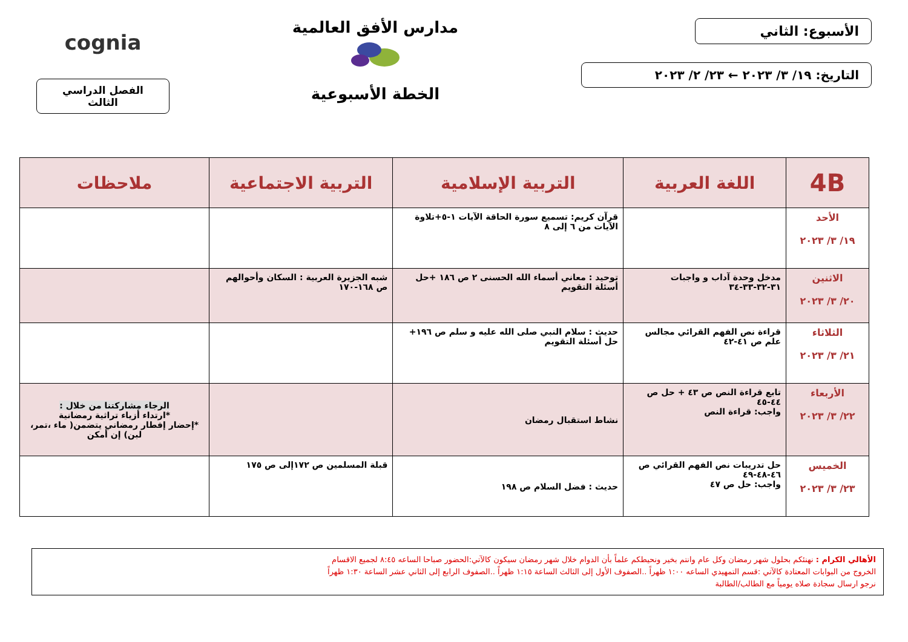الأسبوع: الثاني
التاريخ: ١٩/ ٣/ ٢٠٢٣ ← ٢٣/ ٢/ ٢٠٢٣
مدارس الأفق العالمية
الخطة الأسبوعية
cognia
الفصل الدراسي الثالث
| 4B | اللغة العربية | التربية الإسلامية | التربية الاجتماعية | ملاحظات |
| --- | --- | --- | --- | --- |
| الأحد ١٩/ ٣/ ٢٠٢٣ | | قرآن كريم: تسميع سورة الحاقة الآيات ١-٥+تلاوة الآيات من ٦ إلى ٨ | | |
| الاثنين ٢٠/ ٣/ ٢٠٢٣ | مدخل وحدة آداب و واجبات ٣١-٣٢-٣٣-٣٤ | توحيد : معاني أسماء الله الحسنى ٢ ص ١٨٦ +حل أسئلة التقويم | شبه الجزيرة العربية : السكان وأحوالهم ص ١٦٨-١٧٠ | |
| الثلاثاء ٢١/ ٣/ ٢٠٢٣ | قراءة نص الفهم القرائي مجالس علم ص ٤١-٤٢ | حديث : سلام النبي صلى الله عليه و سلم ص ١٩٦+ حل أسئلة التقويم | | |
| الأربعاء ٢٢/ ٣/ ٢٠٢٣ | تابع قراءة النص ص ٤٣ + حل ص ٤٤-٤٥ واجب: قراءة النص | نشاط استقبال رمضان | | الرجاء مشاركتنا من خلال : *ارتداء أزياء تراثية رمضانية *إحضار إفطار رمضاني يتضمن( ماء ،تمر، لبن) إن أمكن |
| الخميس ٢٣/ ٣/ ٢٠٢٣ | حل تدريبات نص الفهم القرائي ص ٤٦-٤٨-٤٩ واجب: حل ص ٤٧ | حديث : فضل السلام ص ١٩٨ | قبلة المسلمين ص ١٧٢إلى ص ١٧٥ | |
الأهالي الكرام : نهنئكم بحلول شهر رمضان وكل عام وانتم بخير ونحيطكم علماً بأن الدوام خلال شهر رمضان سيكون كالآتي:الحضور صباحا الساعه ٨:٤٥ لجميع الاقسام
الخروج من البوابات المعتادة كالآتي :قسم التمهيدي الساعه ١:٠٠ ظهراً ..الصفوف الأول إلى الثالث الساعة ١:١٥ ظهراً ..الصفوف الرابع إلى الثاني عشر الساعة ١:٣٠ ظهراً
نرجو ارسال سجادة صلاه يومياً مع الطالب/الطالبة